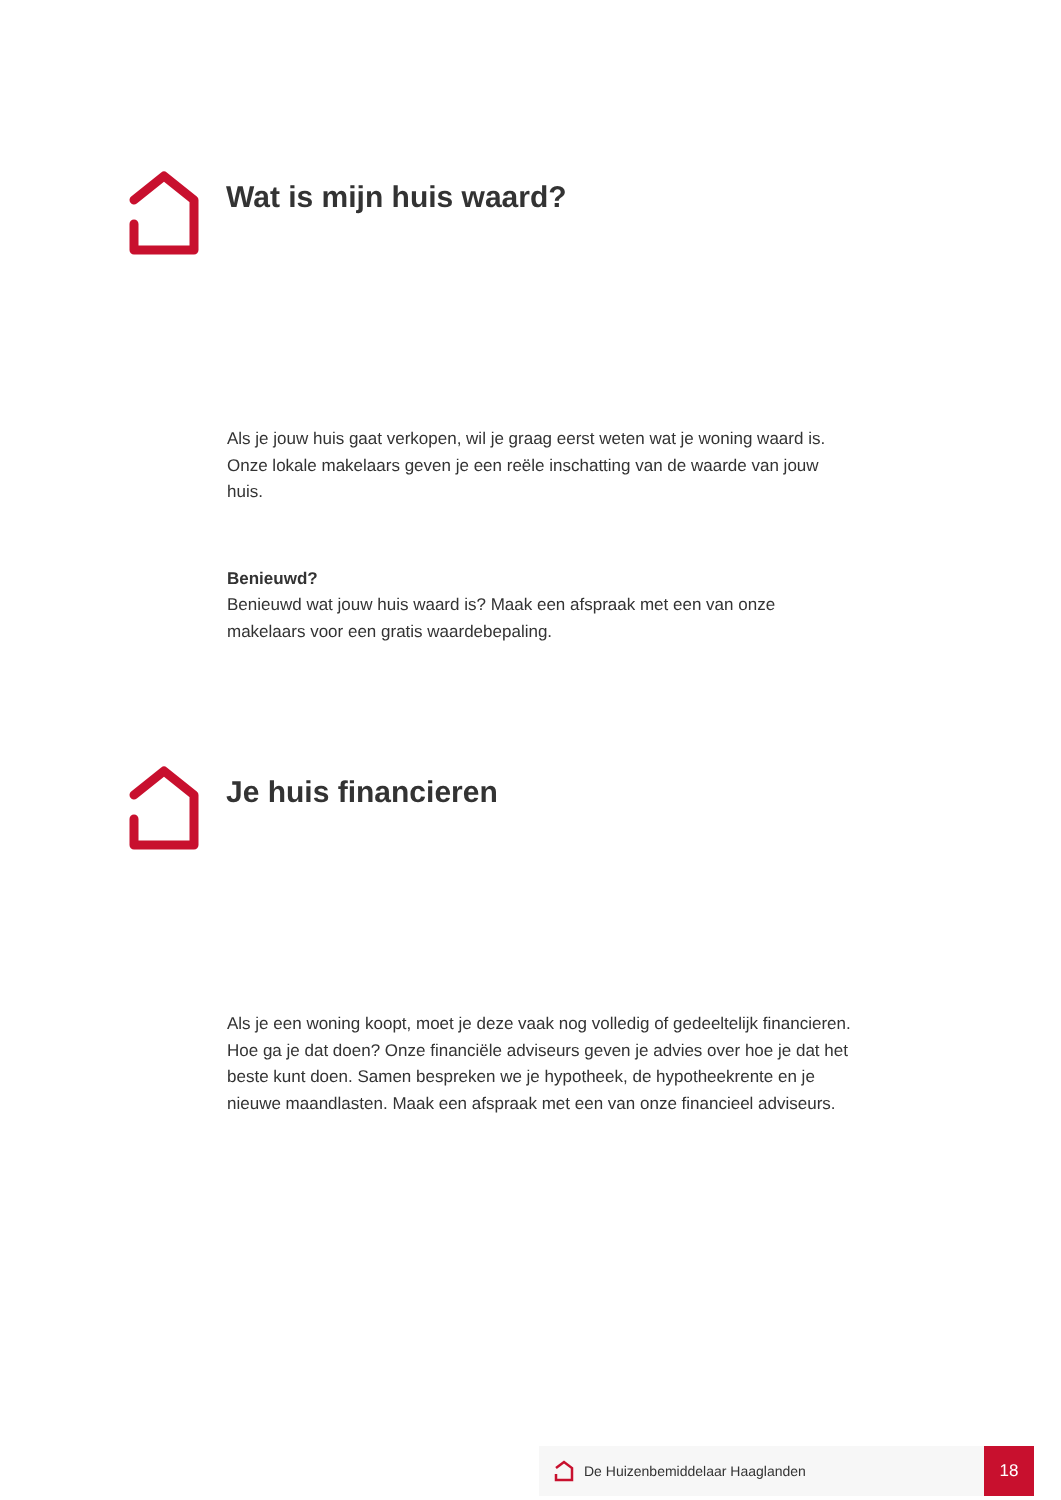Wat is mijn huis waard?
Als je jouw huis gaat verkopen, wil je graag eerst weten wat je woning waard is. Onze lokale makelaars geven je een reële inschatting van de waarde van jouw huis.
Benieuwd?
Benieuwd wat jouw huis waard is? Maak een afspraak met een van onze makelaars voor een gratis waardebepaling.
Je huis financieren
Als je een woning koopt, moet je deze vaak nog volledig of gedeeltelijk financieren. Hoe ga je dat doen? Onze financiële adviseurs geven je advies over hoe je dat het beste kunt doen. Samen bespreken we je hypotheek, de hypotheekrente en je nieuwe maandlasten. Maak een afspraak met een van onze financieel adviseurs.
De Huizenbemiddelaar Haaglanden
18